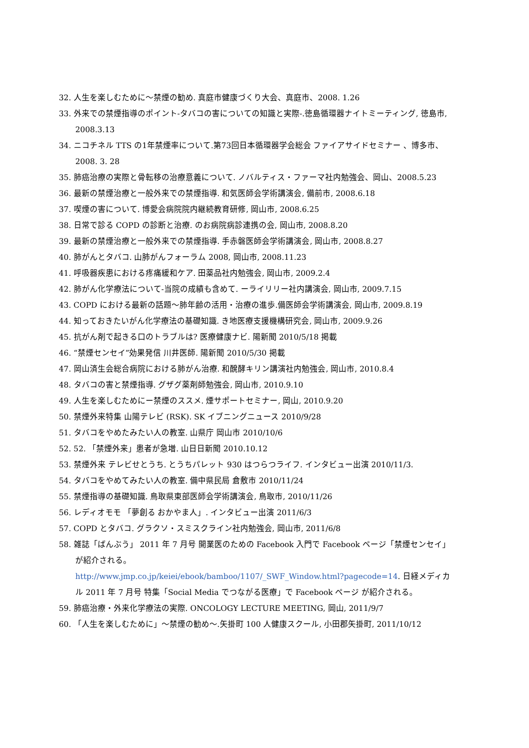32. 人生を楽しむために～禁煙の勧め. 真庭市健康づくり大会、真庭市、2008. 1.26
33. 外来での禁煙指導のポイント-タバコの害についての知識と実際-.徳島循環器ナイトミーティング, 徳島市, 2008.3.13
34. ニコチネル TTS の1年禁煙率について.第73回日本循環器学会総会 ファイアサイドセミナー 、博多市、2008. 3. 28
35. 肺癌治療の実際と骨転移の治療意義について. ノバルティス・ファーマ社内勉強会、岡山、2008.5.23
36. 最新の禁煙治療と一般外来での禁煙指導. 和気医師会学術講演会, 備前市, 2008.6.18
37. 喫煙の害について. 博愛会病院院内継続教育研修, 岡山市, 2008.6.25
38. 日常で診る COPD の診断と治療. のお病院病診連携の会, 岡山市, 2008.8.20
39. 最新の禁煙治療と一般外来での禁煙指導. 手赤磐医師会学術講演会, 岡山市, 2008.8.27
40. 肺がんとタバコ. 山肺がんフォーラム 2008, 岡山市, 2008.11.23
41. 呼吸器疾患における疼痛緩和ケア. 田薬品社内勉強会, 岡山市, 2009.2.4
42. 肺がん化学療法について-当院の成績も含めて. ーライリリー社内講演会, 岡山市, 2009.7.15
43. COPD における最新の話題～肺年齢の活用・治療の進歩.備医師会学術講演会, 岡山市, 2009.8.19
44. 知っておきたいがん化学療法の基礎知識. き地医療支援機構研究会, 岡山市, 2009.9.26
45. 抗がん剤で起きる口のトラブルは? 医療健康ナビ. 陽新聞 2010/5/18 掲載
46. “禁煙センセイ”効果発信 川井医師. 陽新聞 2010/5/30 掲載
47. 岡山済生会総合病院における肺がん治療. 和醗酵キリン講演社内勉強会, 岡山市, 2010.8.4
48. タバコの害と禁煙指導. グザグ薬剤師勉強会, 岡山市, 2010.9.10
49. 人生を楽しむためにー禁煙のススメ. 煙サポートセミナー, 岡山, 2010.9.20
50. 禁煙外来特集 山陽テレビ (RSK). SK イブニングニュース 2010/9/28
51. タバコをやめたみたい人の教室. 山県庁 岡山市 2010/10/6
52. 52. 「禁煙外来」患者が急増. 山日日新聞 2010.10.12
53. 禁煙外来 テレビせとうち. とうちパレット 930 はつらつライフ. インタビュー出演 2010/11/3.
54. タバコをやめてみたい人の教室. 備中県民局 倉敷市 2010/11/24
55. 禁煙指導の基礎知識. 鳥取県東部医師会学術講演会, 鳥取市, 2010/11/26
56. レディオモモ 「夢創る おかやま人」. インタビュー出演 2011/6/3
57. COPD とタバコ. グラクソ・スミスクライン社内勉強会, 岡山市, 2011/6/8
58. 雑誌「ばんぶう」 2011 年 7 月号 開業医のための Facebook 入門で Facebook ページ「禁煙センセイ」が紹介される。
http://www.jmp.co.jp/keiei/ebook/bamboo/1107/_SWF_Window.html?pagecode=14. 日経メディカル 2011 年 7 月号 特集「Social Media でつながる医療」で Facebook ページ が紹介される。
59. 肺癌治療・外来化学療法の実際. ONCOLOGY LECTURE MEETING, 岡山, 2011/9/7
60. 「人生を楽しむために」～禁煙の勧め～.矢掛町 100 人健康スクール, 小田郡矢掛町, 2011/10/12